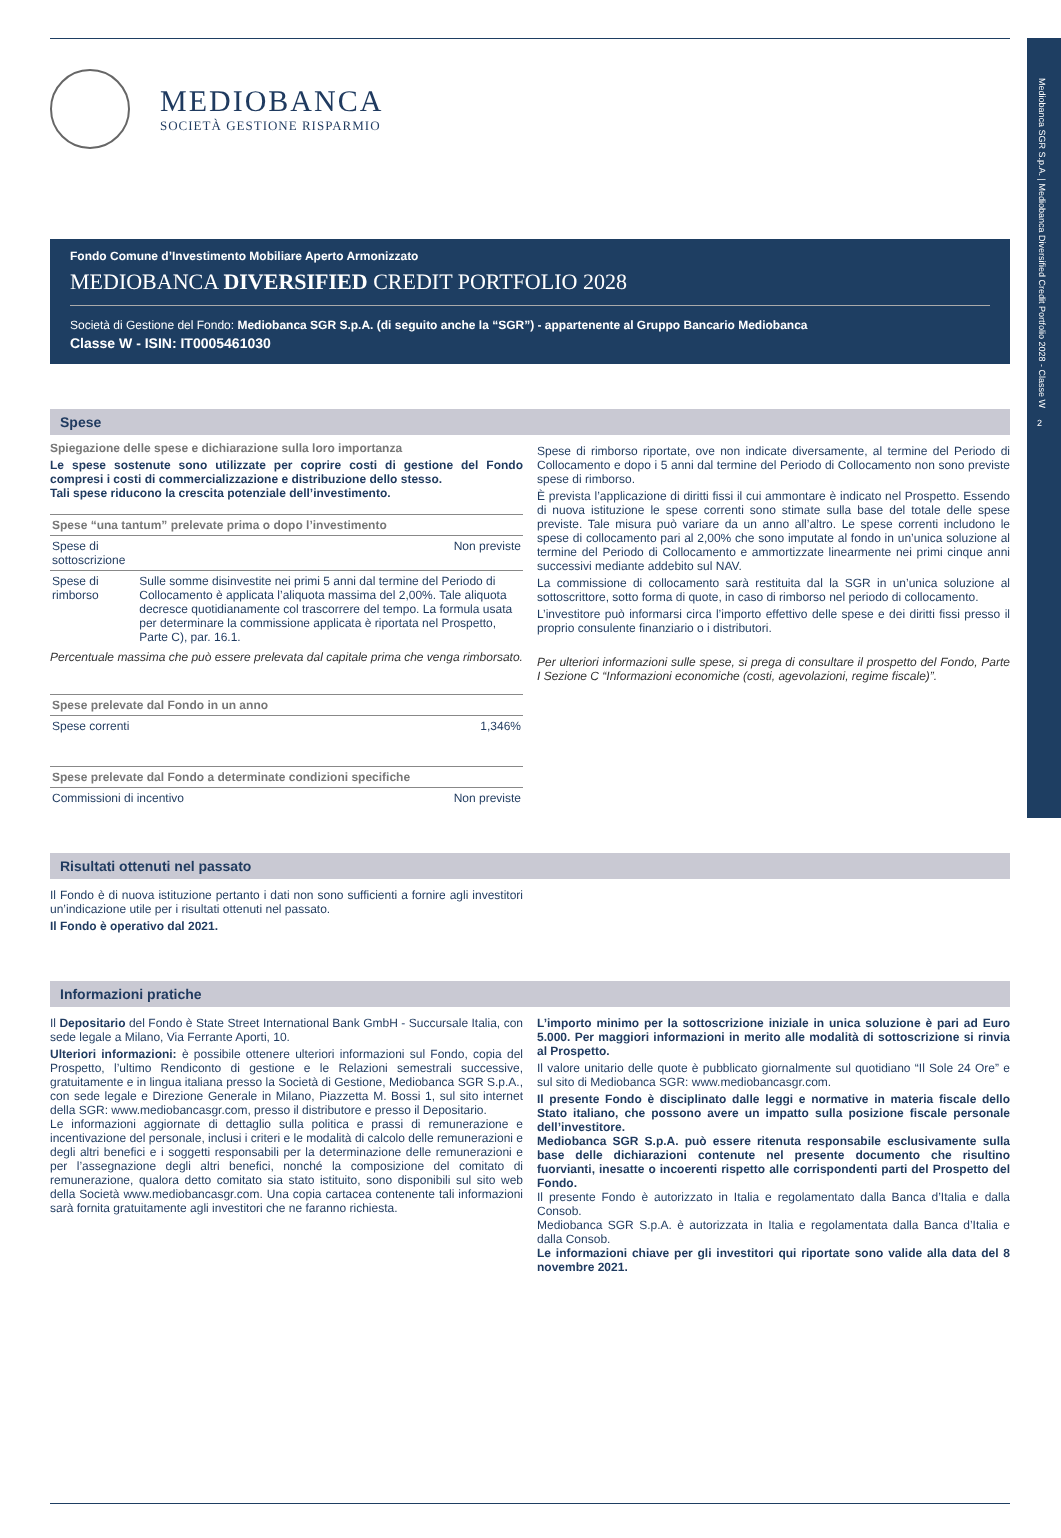Mediobanca SGR S.p.A. | Mediobanca Diversified Credit Portfolio 2028 - Classe W
2
MEDIOBANCA
SOCIETÀ GESTIONE RISPARMIO
Fondo Comune d’Investimento Mobiliare Aperto Armonizzato
MEDIOBANCA DIVERSIFIED CREDIT PORTFOLIO 2028
Società di Gestione del Fondo: Mediobanca SGR S.p.A. (di seguito anche la “SGR”) - appartenente al Gruppo Bancario Mediobanca
Classe W - ISIN: IT0005461030
Spese
Spiegazione delle spese e dichiarazione sulla loro importanza
Le spese sostenute sono utilizzate per coprire costi di gestione del Fondo compresi i costi di commercializzazione e distribuzione dello stesso.
Tali spese riducono la crescita potenziale dell’investimento.
| Spese “una tantum” prelevate prima o dopo l’investimento | |
| --- | --- |
| Spese di sottoscrizione | Non previste |
| Spese di rimborso | Sulle somme disinvestite nei primi 5 anni dal termine del Periodo di Collocamento è applicata l’aliquota massima del 2,00%. Tale aliquota decresce quotidianamente col trascorrere del tempo. La formula usata per determinare la commissione applicata è riportata nel Prospetto, Parte C), par. 16.1. |
Percentuale massima che può essere prelevata dal capitale prima che venga rimborsato.
| Spese prelevate dal Fondo in un anno | |
| --- | --- |
| Spese correnti | 1,346% |
| Spese prelevate dal Fondo a determinate condizioni specifiche | |
| --- | --- |
| Commissioni di incentivo | Non previste |
Spese di rimborso riportate, ove non indicate diversamente, al termine del Periodo di Collocamento e dopo i 5 anni dal termine del Periodo di Collocamento non sono previste spese di rimborso.
È prevista l’applicazione di diritti fissi il cui ammontare è indicato nel Prospetto. Essendo di nuova istituzione le spese correnti sono stimate sulla base del totale delle spese previste. Tale misura può variare da un anno all’altro. Le spese correnti includono le spese di collocamento pari al 2,00% che sono imputate al fondo in un’unica soluzione al termine del Periodo di Collocamento e ammortizzate linearmente nei primi cinque anni successivi mediante addebito sul NAV.
La commissione di collocamento sarà restituita dal la SGR in un’unica soluzione al sottoscrittore, sotto forma di quote, in caso di rimborso nel periodo di collocamento.
L’investitore può informarsi circa l’importo effettivo delle spese e dei diritti fissi presso il proprio consulente finanziario o i distributori.
Per ulteriori informazioni sulle spese, si prega di consultare il prospetto del Fondo, Parte I Sezione C “Informazioni economiche (costi, agevolazioni, regime fiscale)”.
Risultati ottenuti nel passato
Il Fondo è di nuova istituzione pertanto i dati non sono sufficienti a fornire agli investitori un’indicazione utile per i risultati ottenuti nel passato.
Il Fondo è operativo dal 2021.
Informazioni pratiche
Il Depositario del Fondo è State Street International Bank GmbH - Succursale Italia, con sede legale a Milano, Via Ferrante Aporti, 10.
Ulteriori informazioni: è possibile ottenere ulteriori informazioni sul Fondo, copia del Prospetto, l’ultimo Rendiconto di gestione e le Relazioni semestrali successive, gratuitamente e in lingua italiana presso la Società di Gestione, Mediobanca SGR S.p.A., con sede legale e Direzione Generale in Milano, Piazzetta M. Bossi 1, sul sito internet della SGR: www.mediobancasgr.com, presso il distributore e presso il Depositario.
Le informazioni aggiornate di dettaglio sulla politica e prassi di remunerazione e incentivazione del personale, inclusi i criteri e le modalità di calcolo delle remunerazioni e degli altri benefici e i soggetti responsabili per la determinazione delle remunerazioni e per l’assegnazione degli altri benefici, nonché la composizione del comitato di remunerazione, qualora detto comitato sia stato istituito, sono disponibili sul sito web della Società www.mediobancasgr.com. Una copia cartacea contenente tali informazioni sarà fornita gratuitamente agli investitori che ne faranno richiesta.
L’importo minimo per la sottoscrizione iniziale in unica soluzione è pari ad Euro 5.000. Per maggiori informazioni in merito alle modalità di sottoscrizione si rinvia al Prospetto.
Il valore unitario delle quote è pubblicato giornalmente sul quotidiano “Il Sole 24 Ore” e sul sito di Mediobanca SGR: www.mediobancasgr.com.
Il presente Fondo è disciplinato dalle leggi e normative in materia fiscale dello Stato italiano, che possono avere un impatto sulla posizione fiscale personale dell’investitore.
Mediobanca SGR S.p.A. può essere ritenuta responsabile esclusivamente sulla base delle dichiarazioni contenute nel presente documento che risultino fuorvianti, inesatte o incoerenti rispetto alle corrispondenti parti del Prospetto del Fondo.
Il presente Fondo è autorizzato in Italia e regolamentato dalla Banca d’Italia e dalla Consob.
Mediobanca SGR S.p.A. è autorizzata in Italia e regolamentata dalla Banca d’Italia e dalla Consob.
Le informazioni chiave per gli investitori qui riportate sono valide alla data del 8 novembre 2021.